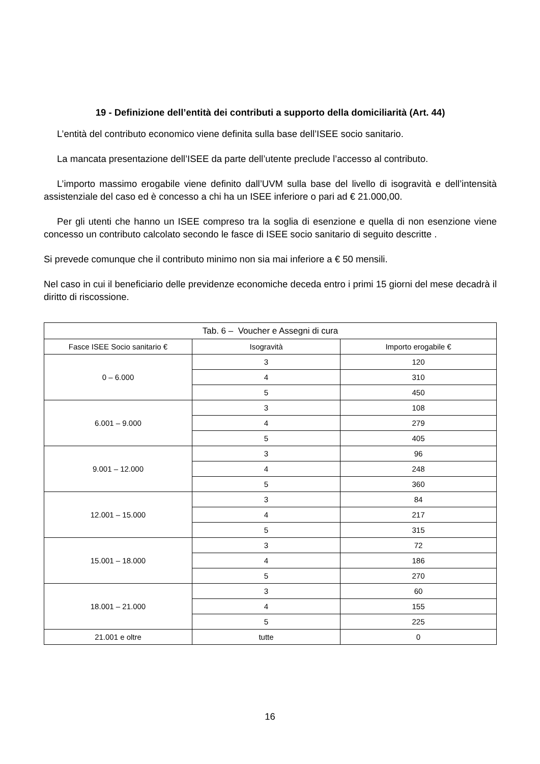19 - Definizione dell’entità dei contributi a supporto della domiciliarità (Art. 44)
L’entità del contributo economico viene definita sulla base dell’ISEE socio sanitario.
La mancata presentazione dell’ISEE da parte dell’utente preclude l’accesso al contributo.
L’importo massimo erogabile viene definito dall’UVM sulla base del livello di isogravità e dell’intensità assistenziale del caso ed è concesso a chi ha un ISEE inferiore o pari ad € 21.000,00.
Per gli utenti che hanno un ISEE compreso tra la soglia di esenzione e quella di non esenzione viene concesso un contributo calcolato secondo le fasce di ISEE socio sanitario di seguito descritte .
Si prevede comunque che il contributo minimo non sia mai inferiore a € 50 mensili.
Nel caso in cui il beneficiario delle previdenze economiche deceda entro i primi 15 giorni del mese decadrà il diritto di riscossione.
| Tab. 6 – Voucher e Assegni di cura | | |
| --- | --- | --- |
| Fasce ISEE Socio sanitario € | Isogravità | Importo erogabile € |
| 0 – 6.000 | 3 | 120 |
| | 4 | 310 |
| | 5 | 450 |
| 6.001 – 9.000 | 3 | 108 |
| | 4 | 279 |
| | 5 | 405 |
| 9.001 – 12.000 | 3 | 96 |
| | 4 | 248 |
| | 5 | 360 |
| 12.001 – 15.000 | 3 | 84 |
| | 4 | 217 |
| | 5 | 315 |
| 15.001 – 18.000 | 3 | 72 |
| | 4 | 186 |
| | 5 | 270 |
| 18.001 – 21.000 | 3 | 60 |
| | 4 | 155 |
| | 5 | 225 |
| 21.001 e oltre | tutte | 0 |
16